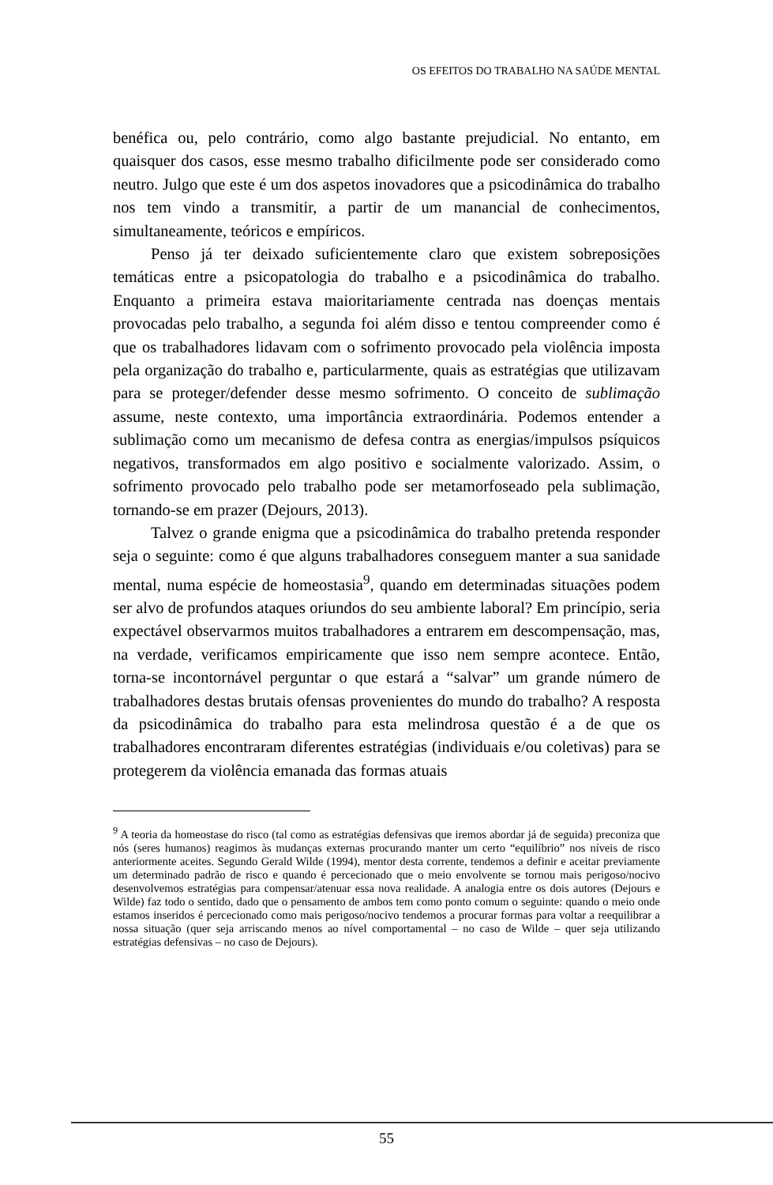OS EFEITOS DO TRABALHO NA SAÚDE MENTAL
benéfica ou, pelo contrário, como algo bastante prejudicial. No entanto, em quaisquer dos casos, esse mesmo trabalho dificilmente pode ser considerado como neutro. Julgo que este é um dos aspetos inovadores que a psicodinâmica do trabalho nos tem vindo a transmitir, a partir de um manancial de conhecimentos, simultaneamente, teóricos e empíricos.
Penso já ter deixado suficientemente claro que existem sobreposições temáticas entre a psicopatologia do trabalho e a psicodinâmica do trabalho. Enquanto a primeira estava maioritariamente centrada nas doenças mentais provocadas pelo trabalho, a segunda foi além disso e tentou compreender como é que os trabalhadores lidavam com o sofrimento provocado pela violência imposta pela organização do trabalho e, particularmente, quais as estratégias que utilizavam para se proteger/defender desse mesmo sofrimento. O conceito de sublimação assume, neste contexto, uma importância extraordinária. Podemos entender a sublimação como um mecanismo de defesa contra as energias/impulsos psíquicos negativos, transformados em algo positivo e socialmente valorizado. Assim, o sofrimento provocado pelo trabalho pode ser metamorfoseado pela sublimação, tornando-se em prazer (Dejours, 2013).
Talvez o grande enigma que a psicodinâmica do trabalho pretenda responder seja o seguinte: como é que alguns trabalhadores conseguem manter a sua sanidade mental, numa espécie de homeostasia<sup>9</sup>, quando em determinadas situações podem ser alvo de profundos ataques oriundos do seu ambiente laboral? Em princípio, seria expectável observarmos muitos trabalhadores a entrarem em descompensação, mas, na verdade, verificamos empiricamente que isso nem sempre acontece. Então, torna-se incontornável perguntar o que estará a “salvar” um grande número de trabalhadores destas brutais ofensas provenientes do mundo do trabalho? A resposta da psicodinâmica do trabalho para esta melindrosa questão é a de que os trabalhadores encontraram diferentes estratégias (individuais e/ou coletivas) para se protegerem da violência emanada das formas atuais
<sup>9</sup> A teoria da homeostase do risco (tal como as estratégias defensivas que iremos abordar já de seguida) preconiza que nós (seres humanos) reagimos às mudanças externas procurando manter um certo “equilíbrio” nos níveis de risco anteriormente aceites. Segundo Gerald Wilde (1994), mentor desta corrente, tendemos a definir e aceitar previamente um determinado padrão de risco e quando é percecionado que o meio envolvente se tornou mais perigoso/nocivo desenvolvemos estratégias para compensar/atenuar essa nova realidade. A analogia entre os dois autores (Dejours e Wilde) faz todo o sentido, dado que o pensamento de ambos tem como ponto comum o seguinte: quando o meio onde estamos inseridos é percecionado como mais perigoso/nocivo tendemos a procurar formas para voltar a reequilibrar a nossa situação (quer seja arriscando menos ao nível comportamental – no caso de Wilde – quer seja utilizando estratégias defensivas – no caso de Dejours).
55